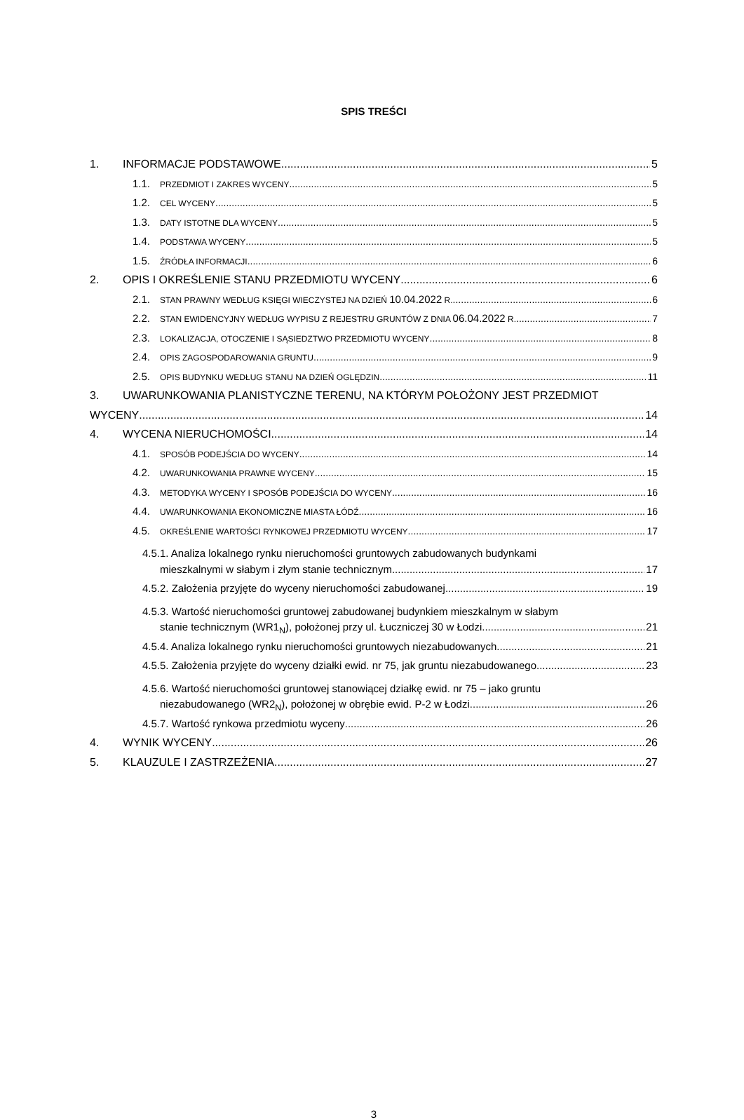SPIS TREŚCI
1. INFORMACJE PODSTAWOWE 5
1.1. PRZEDMIOT I ZAKRES WYCENY 5
1.2. CEL WYCENY 5
1.3. DATY ISTOTNE DLA WYCENY 5
1.4. PODSTAWA WYCENY 5
1.5. ŹRÓDŁA INFORMACJI 6
2. OPIS I OKREŚLENIE STANU PRZEDMIOTU WYCENY 6
2.1. STAN PRAWNY WEDŁUG KSIĘGI WIECZYSTEJ NA DZIEŃ 10.04.2022 R. 6
2.2. STAN EWIDENCYJNY WEDŁUG WYPISU Z REJESTRU GRUNTÓW Z DNIA 06.04.2022 R. 7
2.3. LOKALIZACJA, OTOCZENIE I SĄSIEDZTWO PRZEDMIOTU WYCENY 8
2.4. OPIS ZAGOSPODAROWANIA GRUNTU 9
2.5. OPIS BUDYNKU WEDŁUG STANU NA DZIEŃ OGLĘDZIN 11
3. UWARUNKOWANIA PLANISTYCZNE TERENU, NA KTÓRYM POŁOŻONY JEST PRZEDMIOT
WYCENY 14
4. WYCENA NIERUCHOMOŚCI 14
4.1. SPOSÓB PODEJŚCIA DO WYCENY 14
4.2. UWARUNKOWANIA PRAWNE WYCENY 15
4.3. METODYKA WYCENY I SPOSÓB PODEJŚCIA DO WYCENY 16
4.4. UWARUNKOWANIA EKONOMICZNE MIASTA ŁÓDŹ 16
4.5. OKREŚLENIE WARTOŚCI RYNKOWEJ PRZEDMIOTU WYCENY 17
4.5.1. Analiza lokalnego rynku nieruchomości gruntowych zabudowanych budynkami
mieszkalnymi w słabym i złym stanie technicznym 17
4.5.2. Założenia przyjęte do wyceny nieruchomości zabudowanej 19
4.5.3. Wartość nieruchomości gruntowej zabudowanej budynkiem mieszkalnym w słabym
stanie technicznym (WR1<sub>N</sub>), położonej przy ul. Łuczniczej 30 w Łodzi 21
4.5.4. Analiza lokalnego rynku nieruchomości gruntowych niezabudowanych 21
4.5.5. Założenia przyjęte do wyceny działki ewid. nr 75, jak gruntu niezabudowanego 23
4.5.6. Wartość nieruchomości gruntowej stanowiącej działkę ewid. nr 75 – jako gruntu
niezabudowanego (WR2<sub>N</sub>), położonej w obrębie ewid. P-2 w Łodzi 26
4.5.7. Wartość rynkowa przedmiotu wyceny 26
4. WYNIK WYCENY 26
5. KLAUZULE I ZASTRZEŻENIA 27
3